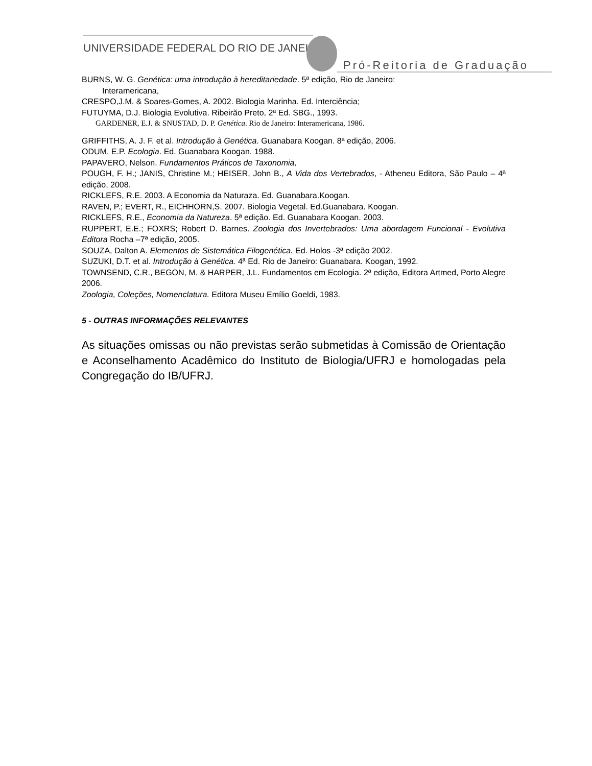UNIVERSIDADE FEDERAL DO RIO DE JANEIRO
Pró-Reitoria de Graduação
BURNS, W. G. Genética: uma introdução à hereditariedade. 5ª edição, Rio de Janeiro:
Interamericana,
CRESPO,J.M. & Soares-Gomes, A. 2002. Biologia Marinha. Ed. Interciência;
FUTUYMA, D.J. Biologia Evolutiva. Ribeirão Preto, 2ª Ed. SBG., 1993.
GARDENER, E.J. & SNUSTAD, D. P. Genética. Rio de Janeiro: Interamericana, 1986.
GRIFFITHS, A. J. F. et al. Introdução à Genética. Guanabara Koogan. 8ª edição, 2006.
ODUM, E.P. Ecologia. Ed. Guanabara Koogan. 1988.
PAPAVERO, Nelson. Fundamentos Práticos de Taxonomia,
POUGH, F. H.; JANIS, Christine M.; HEISER, John B., A Vida dos Vertebrados, - Atheneu Editora, São Paulo – 4ª edição, 2008.
RICKLEFS, R.E. 2003. A Economia da Naturaza. Ed. Guanabara.Koogan.
RAVEN, P.; EVERT, R., EICHHORN,S. 2007. Biologia Vegetal. Ed.Guanabara. Koogan.
RICKLEFS, R.E., Economia da Natureza. 5ª edição. Ed. Guanabara Koogan. 2003.
RUPPERT, E.E.; FOXRS; Robert D. Barnes. Zoologia dos Invertebrados: Uma abordagem Funcional - Evolutiva Editora Rocha –7ª edição, 2005.
SOUZA, Dalton A. Elementos de Sistemática Filogenética. Ed. Holos -3ª edição 2002.
SUZUKI, D.T. et al. Introdução à Genética. 4ª Ed. Rio de Janeiro: Guanabara. Koogan, 1992.
TOWNSEND, C.R., BEGON, M. & HARPER, J.L. Fundamentos em Ecologia. 2ª edição, Editora Artmed, Porto Alegre 2006.
Zoologia, Coleções, Nomenclatura. Editora Museu Emílio Goeldi, 1983.
5 - OUTRAS INFORMAÇÕES RELEVANTES
As situações omissas ou não previstas serão submetidas à Comissão de Orientação e Aconselhamento Acadêmico do Instituto de Biologia/UFRJ e homologadas pela Congregação do IB/UFRJ.